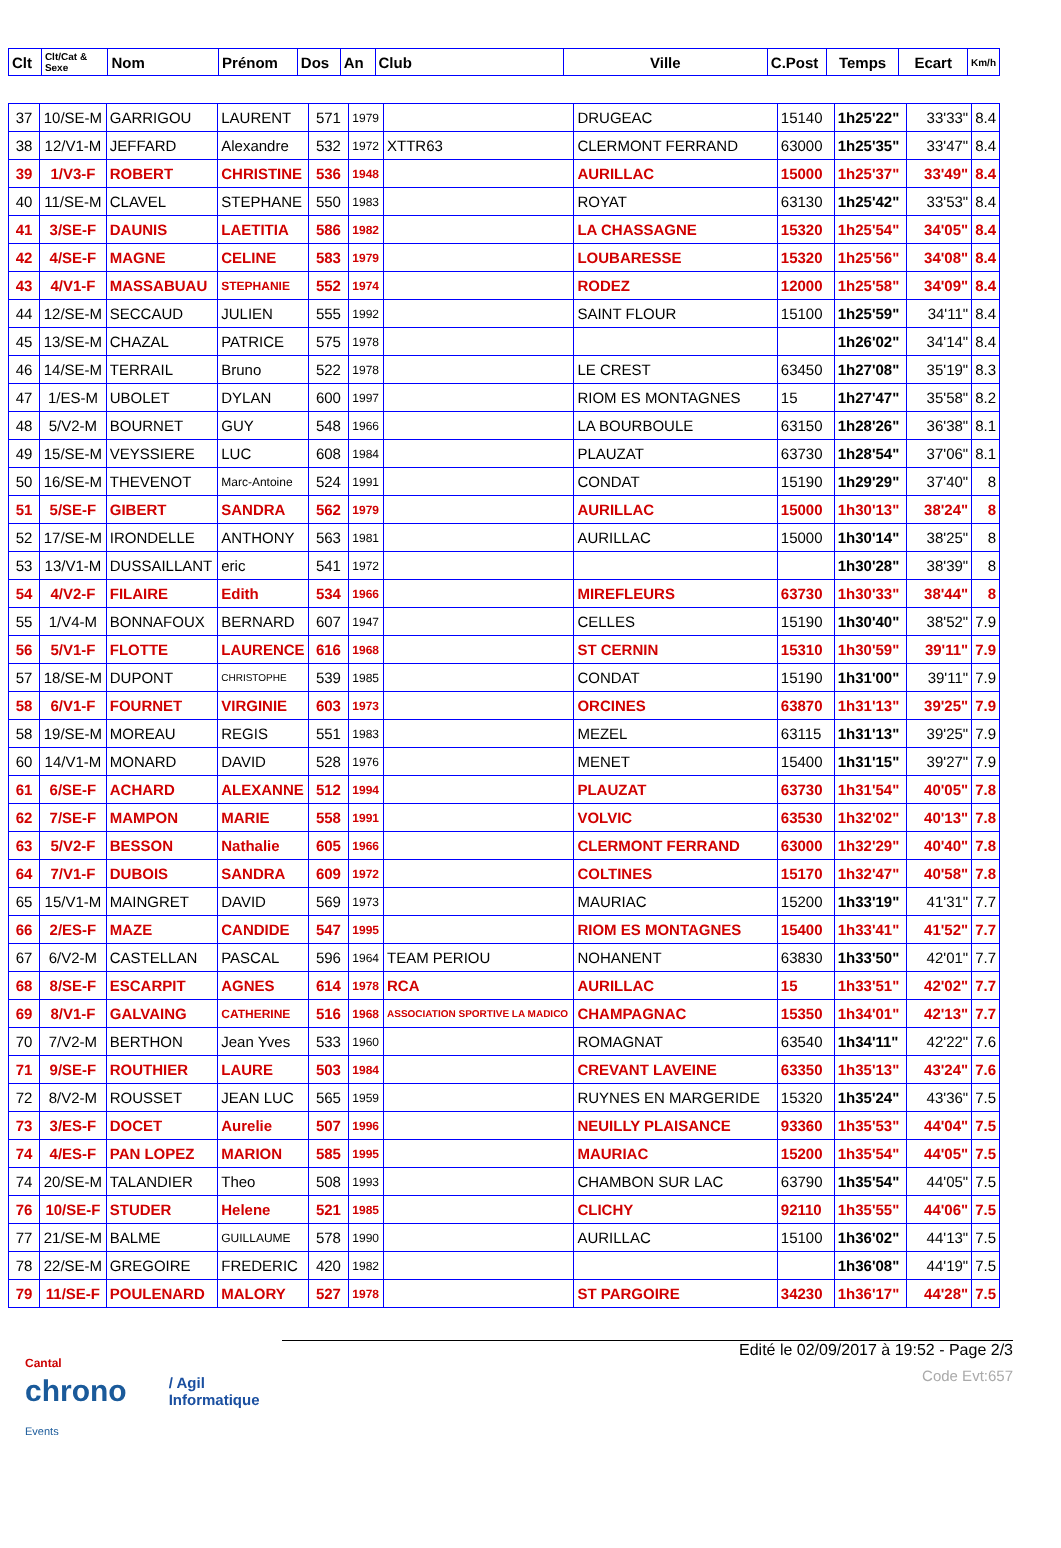| Clt | Clt/Cat & Sexe | Nom | Prénom | Dos | An | Club | Ville | C.Post | Temps | Ecart | Km/h |
| --- | --- | --- | --- | --- | --- | --- | --- | --- | --- | --- | --- |
| 37 | 10/SE-M | GARRIGOU | LAURENT | 571 | 1979 | | DRUGEAC | 15140 | 1h25'22" | 33'33" | 8.4 |
| 38 | 12/V1-M | JEFFARD | Alexandre | 532 | 1972 | XTTR63 | CLERMONT FERRAND | 63000 | 1h25'35" | 33'47" | 8.4 |
| 39 | 1/V3-F | ROBERT | CHRISTINE | 536 | 1948 | | AURILLAC | 15000 | 1h25'37" | 33'49" | 8.4 |
| 40 | 11/SE-M | CLAVEL | STEPHANE | 550 | 1983 | | ROYAT | 63130 | 1h25'42" | 33'53" | 8.4 |
| 41 | 3/SE-F | DAUNIS | LAETITIA | 586 | 1982 | | LA CHASSAGNE | 15320 | 1h25'54" | 34'05" | 8.4 |
| 42 | 4/SE-F | MAGNE | CELINE | 583 | 1979 | | LOUBARESSE | 15320 | 1h25'56" | 34'08" | 8.4 |
| 43 | 4/V1-F | MASSABUAU | STEPHANIE | 552 | 1974 | | RODEZ | 12000 | 1h25'58" | 34'09" | 8.4 |
| 44 | 12/SE-M | SECCAUD | JULIEN | 555 | 1992 | | SAINT FLOUR | 15100 | 1h25'59" | 34'11" | 8.4 |
| 45 | 13/SE-M | CHAZAL | PATRICE | 575 | 1978 | | | | 1h26'02" | 34'14" | 8.4 |
| 46 | 14/SE-M | TERRAIL | Bruno | 522 | 1978 | | LE CREST | 63450 | 1h27'08" | 35'19" | 8.3 |
| 47 | 1/ES-M | UBOLET | DYLAN | 600 | 1997 | | RIOM ES MONTAGNES | 15 | 1h27'47" | 35'58" | 8.2 |
| 48 | 5/V2-M | BOURNET | GUY | 548 | 1966 | | LA BOURBOULE | 63150 | 1h28'26" | 36'38" | 8.1 |
| 49 | 15/SE-M | VEYSSIERE | LUC | 608 | 1984 | | PLAUZAT | 63730 | 1h28'54" | 37'06" | 8.1 |
| 50 | 16/SE-M | THEVENOT | Marc-Antoine | 524 | 1991 | | CONDAT | 15190 | 1h29'29" | 37'40" | 8 |
| 51 | 5/SE-F | GIBERT | SANDRA | 562 | 1979 | | AURILLAC | 15000 | 1h30'13" | 38'24" | 8 |
| 52 | 17/SE-M | IRONDELLE | ANTHONY | 563 | 1981 | | AURILLAC | 15000 | 1h30'14" | 38'25" | 8 |
| 53 | 13/V1-M | DUSSAILLANT | eric | 541 | 1972 | | | | 1h30'28" | 38'39" | 8 |
| 54 | 4/V2-F | FILAIRE | Edith | 534 | 1966 | | MIREFLEURS | 63730 | 1h30'33" | 38'44" | 8 |
| 55 | 1/V4-M | BONNAFOUX | BERNARD | 607 | 1947 | | CELLES | 15190 | 1h30'40" | 38'52" | 7.9 |
| 56 | 5/V1-F | FLOTTE | LAURENCE | 616 | 1968 | | ST CERNIN | 15310 | 1h30'59" | 39'11" | 7.9 |
| 57 | 18/SE-M | DUPONT | CHRISTOPHE | 539 | 1985 | | CONDAT | 15190 | 1h31'00" | 39'11" | 7.9 |
| 58 | 6/V1-F | FOURNET | VIRGINIE | 603 | 1973 | | ORCINES | 63870 | 1h31'13" | 39'25" | 7.9 |
| 58 | 19/SE-M | MOREAU | REGIS | 551 | 1983 | | MEZEL | 63115 | 1h31'13" | 39'25" | 7.9 |
| 60 | 14/V1-M | MONARD | DAVID | 528 | 1976 | | MENET | 15400 | 1h31'15" | 39'27" | 7.9 |
| 61 | 6/SE-F | ACHARD | ALEXANNE | 512 | 1994 | | PLAUZAT | 63730 | 1h31'54" | 40'05" | 7.8 |
| 62 | 7/SE-F | MAMPON | MARIE | 558 | 1991 | | VOLVIC | 63530 | 1h32'02" | 40'13" | 7.8 |
| 63 | 5/V2-F | BESSON | Nathalie | 605 | 1966 | | CLERMONT FERRAND | 63000 | 1h32'29" | 40'40" | 7.8 |
| 64 | 7/V1-F | DUBOIS | SANDRA | 609 | 1972 | | COLTINES | 15170 | 1h32'47" | 40'58" | 7.8 |
| 65 | 15/V1-M | MAINGRET | DAVID | 569 | 1973 | | MAURIAC | 15200 | 1h33'19" | 41'31" | 7.7 |
| 66 | 2/ES-F | MAZE | CANDIDE | 547 | 1995 | | RIOM ES MONTAGNES | 15400 | 1h33'41" | 41'52" | 7.7 |
| 67 | 6/V2-M | CASTELLAN | PASCAL | 596 | 1964 | TEAM PERIOU | NOHANENT | 63830 | 1h33'50" | 42'01" | 7.7 |
| 68 | 8/SE-F | ESCARPIT | AGNES | 614 | 1978 | RCA | AURILLAC | 15 | 1h33'51" | 42'02" | 7.7 |
| 69 | 8/V1-F | GALVAING | CATHERINE | 516 | 1968 | ASSOCIATION SPORTIVE LA MADICO | CHAMPAGNAC | 15350 | 1h34'01" | 42'13" | 7.7 |
| 70 | 7/V2-M | BERTHON | Jean Yves | 533 | 1960 | | ROMAGNAT | 63540 | 1h34'11" | 42'22" | 7.6 |
| 71 | 9/SE-F | ROUTHIER | LAURE | 503 | 1984 | | CREVANT LAVEINE | 63350 | 1h35'13" | 43'24" | 7.6 |
| 72 | 8/V2-M | ROUSSET | JEAN LUC | 565 | 1959 | | RUYNES EN MARGERIDE | 15320 | 1h35'24" | 43'36" | 7.5 |
| 73 | 3/ES-F | DOCET | Aurelie | 507 | 1996 | | NEUILLY PLAISANCE | 93360 | 1h35'53" | 44'04" | 7.5 |
| 74 | 4/ES-F | PAN LOPEZ | MARION | 585 | 1995 | | MAURIAC | 15200 | 1h35'54" | 44'05" | 7.5 |
| 74 | 20/SE-M | TALANDIER | Theo | 508 | 1993 | | CHAMBON SUR LAC | 63790 | 1h35'54" | 44'05" | 7.5 |
| 76 | 10/SE-F | STUDER | Helene | 521 | 1985 | | CLICHY | 92110 | 1h35'55" | 44'06" | 7.5 |
| 77 | 21/SE-M | BALME | GUILLAUME | 578 | 1990 | | AURILLAC | 15100 | 1h36'02" | 44'13" | 7.5 |
| 78 | 22/SE-M | GREGOIRE | FREDERIC | 420 | 1982 | | | | 1h36'08" | 44'19" | 7.5 |
| 79 | 11/SE-F | POULENARD | MALORY | 527 | 1978 | | ST PARGOIRE | 34230 | 1h36'17" | 44'28" | 7.5 |
Cantal
chrono Events
/ Agil Informatique
Edité le 02/09/2017 à 19:52 - Page 2/3
Code Evt:657